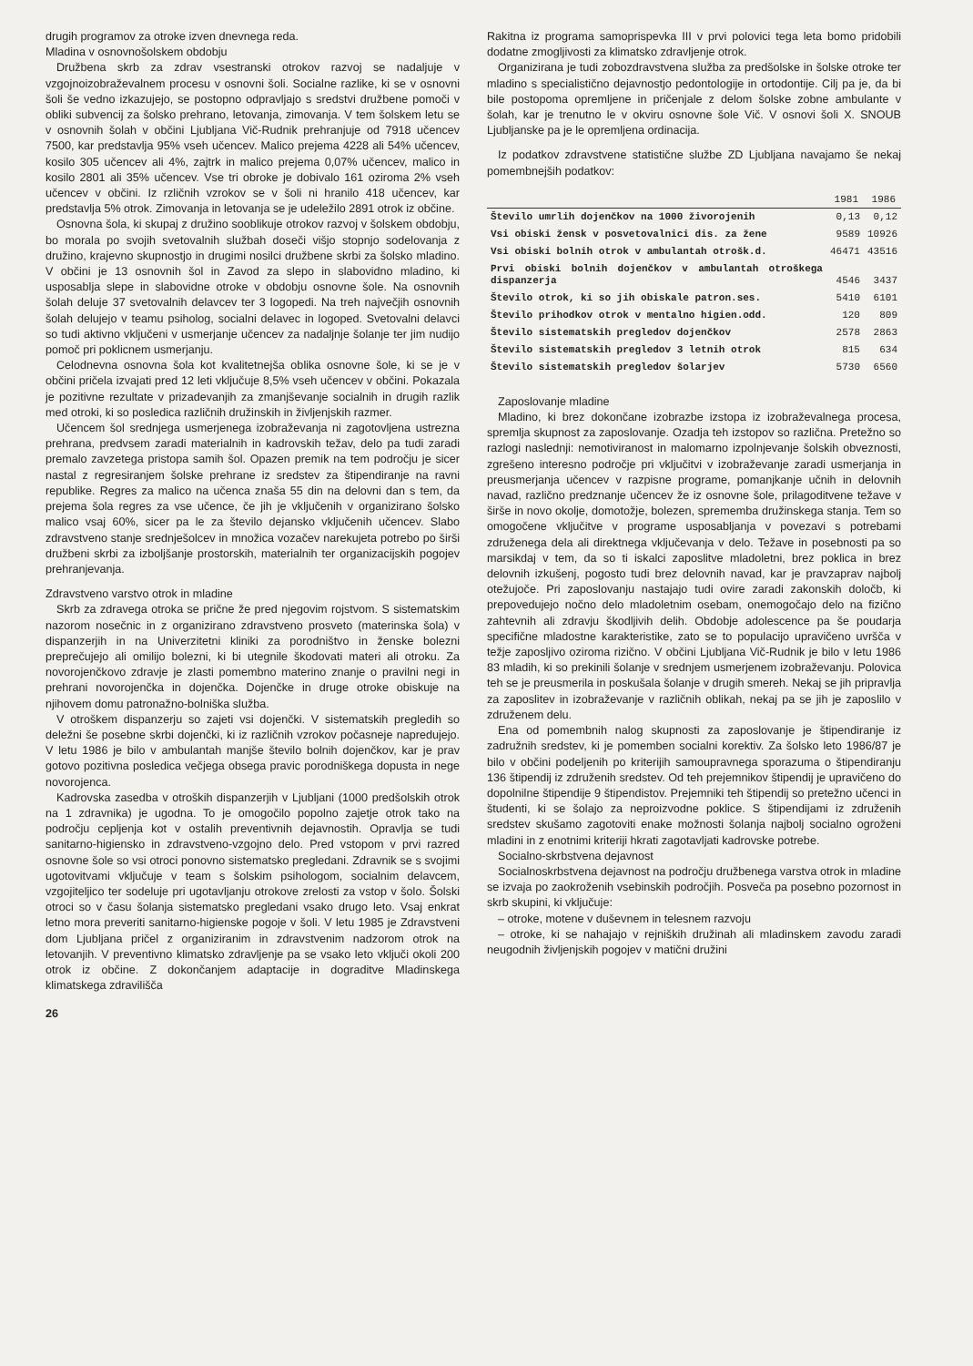drugih programov za otroke izven dnevnega reda.
Mladina v osnovnošolskem obdobju
Družbena skrb za zdrav vsestranski otrokov razvoj se nadaljuje v vzgojnoizobraževalnem procesu v osnovni šoli. Socialne razlike, ki se v osnovni šoli še vedno izkazujejo, se postopno odpravljajo s sredstvi družbene pomoči v obliki subvencij za šolsko prehrano, letovanja, zimovanja. V tem šolskem letu se v osnovnih šolah v občini Ljubljana Vič-Rudnik prehranjuje od 7918 učencev 7500, kar predstavlja 95% vseh učencev. Malico prejema 4228 ali 54% učencev, kosilo 305 učencev ali 4%, zajtrk in malico prejema 0,07% učencev, malico in kosilo 2801 ali 35% učencev. Vse tri obroke je dobivalo 161 oziroma 2% vseh učencev v občini. Iz rzličnih vzrokov se v šoli ni hranilo 418 učencev, kar predstavlja 5% otrok. Zimovanja in letovanja se je udeležilo 2891 otrok iz občine.
Osnovna šola, ki skupaj z družino sooblikuje otrokov razvoj v šolskem obdobju, bo morala po svojih svetovalnih službah doseči višjo stopnjo sodelovanja z družino, krajevno skupnostjo in drugimi nosilci družbene skrbi za šolsko mladino. V občini je 13 osnovnih šol in Zavod za slepo in slabovidno mladino, ki usposablja slepe in slabovidne otroke v obdobju osnovne šole. Na osnovnih šolah deluje 37 svetovalnih delavcev ter 3 logopedi. Na treh največjih osnovnih šolah delujejo v teamu psiholog, socialni delavec in logoped. Svetovalni delavci so tudi aktivno vključeni v usmerjanje učencev za nadaljnje šolanje ter jim nudijo pomoč pri poklicnem usmerjanju.
Celodnevna osnovna šola kot kvalitetnejša oblika osnovne šole, ki se je v občini pričela izvajati pred 12 leti vključuje 8,5% vseh učencev v občini. Pokazala je pozitivne rezultate v prizadevanjih za zmanjševanje socialnih in drugih razlik med otroki, ki so posledica različnih družinskih in življenjskih razmer.
Učencem šol srednjega usmerjenega izobraževanja ni zagotovljena ustrezna prehrana, predvsem zaradi materialnih in kadrovskih težav, delo pa tudi zaradi premalo zavzetega pristopa samih šol. Opazen premik na tem področju je sicer nastal z regresiranjem šolske prehrane iz sredstev za štipendiranje na ravni republike. Regres za malico na učenca znaša 55 din na delovni dan s tem, da prejema šola regres za vse učence, če jih je vključenih v organizirano šolsko malico vsaj 60%, sicer pa le za število dejansko vključenih učencev. Slabo zdravstveno stanje srednješolcev in množica vozačev narekujeta potrebo po širši družbeni skrbi za izboljšanje prostorskih, materialnih ter organizacijskih pogojev prehranjevanja.
Zdravstveno varstvo otrok in mladine
Skrb za zdravega otroka se prične že pred njegovim rojstvom. S sistematskim nazorom nosečnic in z organizirano zdravstveno prosveto (materinska šola) v dispanzerjih in na Univerzitetni kliniki za porodništvo in ženske bolezni preprečujejo ali omilijo bolezni, ki bi utegnile škodovati materi ali otroku. Za novorojenčkovo zdravje je zlasti pomembno materino znanje o pravilni negi in prehrani novorojenčka in dojenčka. Dojenčke in druge otroke obiskuje na njihovem domu patronažno-bolniška služba.
V otroškem dispanzerju so zajeti vsi dojenčki. V sistematskih pregledih so deležni še posebne skrbi dojenčki, ki iz različnih vzrokov počasneje napredujejo. V letu 1986 je bilo v ambulantah manjše število bolnih dojenčkov, kar je prav gotovo pozitivna posledica večjega obsega pravic porodniškega dopusta in nege novorojenca.
Kadrovska zasedba v otroških dispanzerjih v Ljubljani (1000 predšolskih otrok na 1 zdravnika) je ugodna. To je omogočilo popolno zajetje otrok tako na področju cepljenja kot v ostalih preventivnih dejavnostih. Opravlja se tudi sanitarno-higiensko in zdravstveno-vzgojno delo. Pred vstopom v prvi razred osnovne šole so vsi otroci ponovno sistematsko pregledani. Zdravnik se s svojimi ugotovitvami vključuje v team s šolskim psihologom, socialnim delavcem, vzgojiteljico ter sodeluje pri ugotavljanju otrokove zrelosti za vstop v šolo. Šolski otroci so v času šolanja sistematsko pregledani vsako drugo leto. Vsaj enkrat letno mora preveriti sanitarno-higienske pogoje v šoli. V letu 1985 je Zdravstveni dom Ljubljana pričel z organiziranim in zdravstvenim nadzorom otrok na letovanjih. V preventivno klimatsko zdravljenje pa se vsako leto vključi okoli 200 otrok iz občine. Z dokončanjem adaptacije in dograditve Mladinskega klimatskega zdravilišča
26
Rakitna iz programa samoprispevka III v prvi polovici tega leta bomo pridobili dodatne zmogljivosti za klimatsko zdravljenje otrok.
Organizirana je tudi zobozdravstvena služba za predšolske in šolske otroke ter mladino s specialistično dejavnostjo pedontologije in ortodontije. Cilj pa je, da bi bile postopoma opremljene in pričenjale z delom šolske zobne ambulante v šolah, kar je trenutno le v okviru osnovne šole Vič. V osnovi šoli X. SNOUB Ljubljanske pa je le opremljena ordinacija.
Iz podatkov zdravstvene statistične službe ZD Ljubljana navajamo še nekaj pomembnejših podatkov:
| | 1981 | 1986 |
| --- | --- | --- |
| Število umrlih dojenčkov na 1000 živorojenih | 0,13 | 0,12 |
| Vsi obiski žensk v posvetovalnici dis. za žene | 9589 | 10926 |
| Vsi obiski bolnih otrok v ambulantah otrošk.d. | 46471 | 43516 |
| Prvi obiski bolnih dojenčkov v ambulantah otroškega dispanzerja | 4546 | 3437 |
| Število otrok, ki so jih obiskale patron.ses. | 5410 | 6101 |
| Število prihodkov otrok v mentalno higien.odd. | 120 | 809 |
| Število sistematskih pregledov dojenčkov | 2578 | 2863 |
| Število sistematskih pregledov 3 letnih otrok | 815 | 634 |
| Število sistematskih pregledov šolarjev | 5730 | 6560 |
Zaposlovanje mladine
Mladino, ki brez dokončane izobrazbe izstopa iz izobraževalnega procesa, spremlja skupnost za zaposlovanje. Ozadja teh izstopov so različna. Pretežno so razlogi naslednji: nemotiviranost in malomarno izpolnjevanje šolskih obveznosti, zgrešeno interesno področje pri vključitvi v izobraževanje zaradi usmerjanja in preusmerjanja učencev v razpisne programe, pomanjkanje učnih in delovnih navad, različno predznanje učencev že iz osnovne šole, prilagoditvene težave v širše in novo okolje, domotožje, bolezen, sprememba družinskega stanja. Tem so omogočene vključitve v programe usposabljanja v povezavi s potrebami združenega dela ali direktnega vključevanja v delo. Težave in posebnosti pa so marsikdaj v tem, da so ti iskalci zaposlitve mladoletni, brez poklica in brez delovnih izkušenj, pogosto tudi brez delovnih navad, kar je pravzaprav najbolj otežujoče. Pri zaposlovanju nastajajo tudi ovire zaradi zakonskih določb, ki prepovedujejo nočno delo mladoletnim osebam, onemogočajo delo na fizično zahtevnih ali zdravju škodljivih delih. Obdobje adolescence pa še poudarja specifične mladostne karakteristike, zato se to populacijo upravičeno uvršča v težje zaposljivo oziroma rizično. V občini Ljubljana Vič-Rudnik je bilo v letu 1986 83 mladih, ki so prekinili šolanje v srednjem usmerjenem izobraževanju. Polovica teh se je preusmerila in poskušala šolanje v drugih smereh. Nekaj se jih pripravlja za zaposlitev in izobraževanje v različnih oblikah, nekaj pa se jih je zaposlilo v združenem delu.
Ena od pomembnih nalog skupnosti za zaposlovanje je štipendiranje iz zadružnih sredstev, ki je pomemben socialni korektiv. Za šolsko leto 1986/87 je bilo v občini podeljenih po kriterijih samoupravnega sporazuma o štipendiranju 136 štipendij iz združenih sredstev. Od teh prejemnikov štipendij je upravičeno do dopolnilne štipendije 9 štipendistov. Prejemniki teh štipendij so pretežno učenci in študenti, ki se šolajo za neproizvodne poklice. S štipendijami iz združenih sredstev skušamo zagotoviti enake možnosti šolanja najbolj socialno ogroženi mladini in z enotnimi kriteriji hkrati zagotavljati kadrovske potrebe.
Socialno-skrbstvena dejavnost
Socialnoskrbstvena dejavnost na področju družbenega varstva otrok in mladine se izvaja po zaokroženih vsebinskih področjih. Posveča pa posebno pozornost in skrb skupini, ki vključuje:
– otroke, motene v duševnem in telesnem razvoju
– otroke, ki se nahajajo v rejniških družinah ali mladinskem zavodu zaradi neugodnih življenjskih pogojev v matični družini